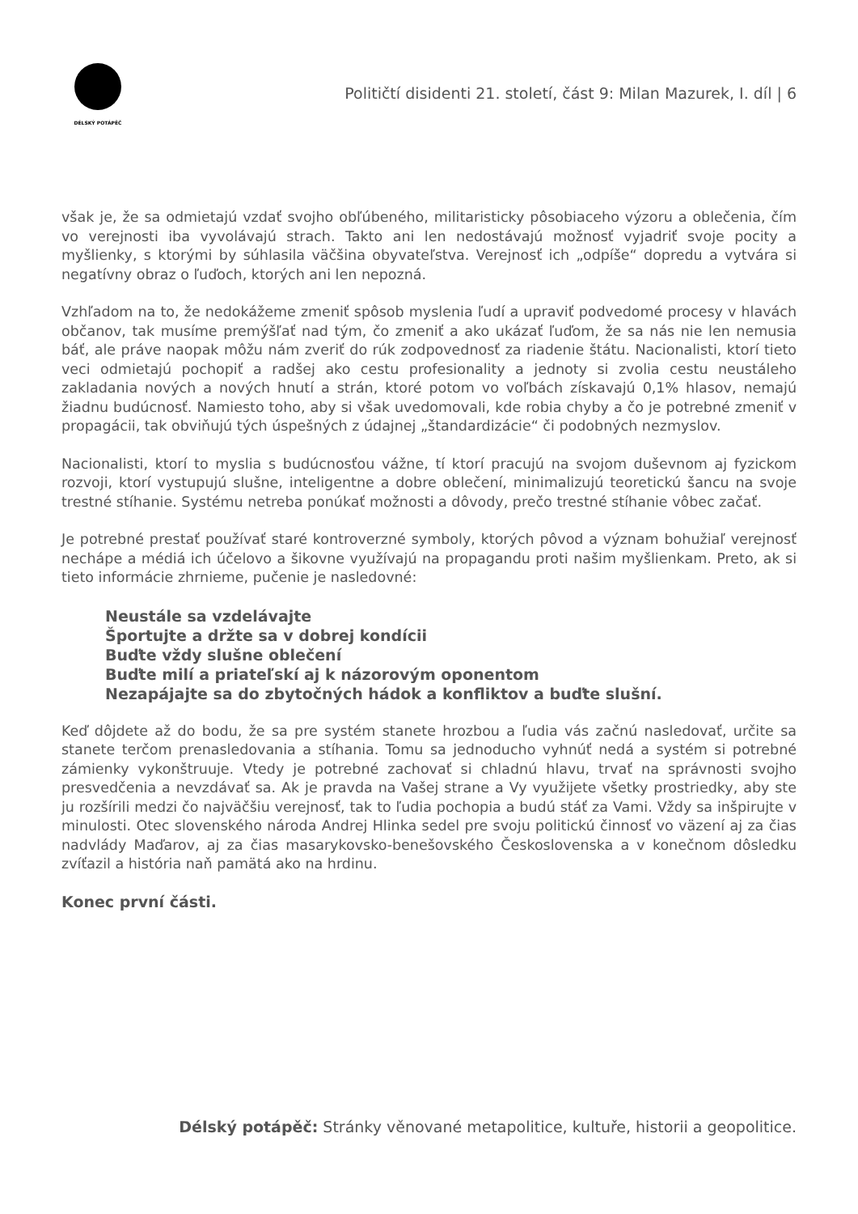DÉLSKÝ POTÁPĚČ
Političtí disidenti 21. století, část 9: Milan Mazurek, I. díl | 6
však je, že sa odmietajú vzdať svojho obľúbeného, militaristicky pôsobiaceho výzoru a oblečenia, čím vo verejnosti iba vyvolávajú strach. Takto ani len nedostávajú možnosť vyjadriť svoje pocity a myšlienky, s ktorými by súhlasila väčšina obyvateľstva. Verejnosť ich „odpíše“ dopredu a vytvára si negatívny obraz o ľuďoch, ktorých ani len nepozná.
Vzhľadom na to, že nedokážeme zmeniť spôsob myslenia ľudí a upraviť podvedomé procesy v hlavách občanov, tak musíme premýšľať nad tým, čo zmeniť a ako ukázať ľuďom, že sa nás nie len nemusia báť, ale práve naopak môžu nám zveriť do rúk zodpovednosť za riadenie štátu. Nacionalisti, ktorí tieto veci odmietajú pochopiť a radšej ako cestu profesionality a jednoty si zvolia cestu neustáleho zakladania nových a nových hnutí a strán, ktoré potom vo voľbách získavajú 0,1% hlasov, nemajú žiadnu budúcnosť. Namiesto toho, aby si však uvedomovali, kde robia chyby a čo je potrebné zmeniť v propagácii, tak obviňujú tých úspešných z údajnej „štandardizácie“ či podobných nezmyslov.
Nacionalisti, ktorí to myslia s budúcnosťou vážne, tí ktorí pracujú na svojom duševnom aj fyzickom rozvoji, ktorí vystupujú slušne, inteligentne a dobre oblečení, minimalizujú teoretickú šancu na svoje trestné stíhanie. Systému netreba ponúkať možnosti a dôvody, prečo trestné stíhanie vôbec začať.
Je potrebné prestať používať staré kontroverzné symboly, ktorých pôvod a význam bohužiaľ verejnosť nechápe a médiá ich účelovo a šikovne využívajú na propagandu proti našim myšlienkam. Preto, ak si tieto informácie zhrnieme, pučenie je nasledovné:
Neustále sa vzdelávajte
Športujte a držte sa v dobrej kondícii
Buďte vždy slušne oblečení
Buďte milí a priateľskí aj k názorovým oponentom
Nezapájajte sa do zbytočných hádok a konfliktov a buďte slušní.
Keď dôjdete až do bodu, že sa pre systém stanete hrozbou a ľudia vás začnú nasledovať, určite sa stanete terčom prenasledovania a stíhania. Tomu sa jednoducho vyhnúť nedá a systém si potrebné zámienky vykonštruuje. Vtedy je potrebné zachovať si chladnú hlavu, trvať na správnosti svojho presvedčenia a nevzdávať sa. Ak je pravda na Vašej strane a Vy využijete všetky prostriedky, aby ste ju rozšírili medzi čo najväčšiu verejnosť, tak to ľudia pochopia a budú stáť za Vami. Vždy sa inšpirujte v minulosti. Otec slovenského národa Andrej Hlinka sedel pre svoju politickú činnosť vo väzení aj za čias nadvlády Maďarov, aj za čias masarykovsko-benešovského Československa a v konečnom dôsledku zvíťazil a história naň pamätá ako na hrdinu.
Konec první části.
Délský potápěč: Stránky věnované metapolitice, kultuře, historii a geopolitice.